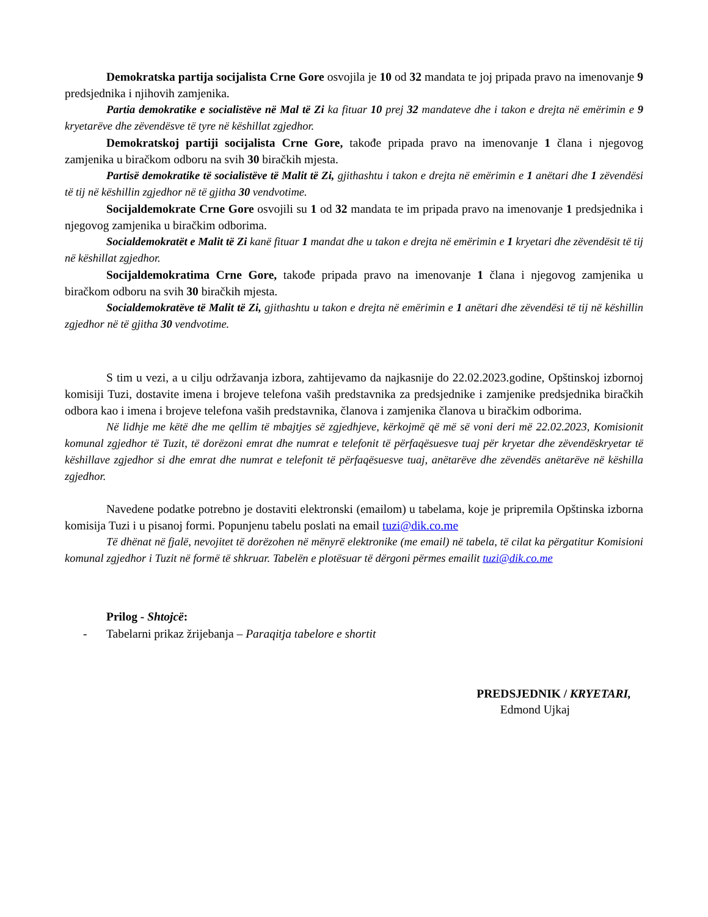Demokratska partija socijalista Crne Gore osvojila je 10 od 32 mandata te joj pripada pravo na imenovanje 9 predsjednika i njihovih zamjenika.
Partia demokratike e socialistëve në Mal të Zi ka fituar 10 prej 32 mandateve dhe i takon e drejta në emërimin e 9 kryetarëve dhe zëvendësve të tyre në këshillat zgjedhor.
Demokratskoj partiji socijalista Crne Gore, takođe pripada pravo na imenovanje 1 člana i njegovog zamjenika u biračkom odboru na svih 30 biračkih mjesta.
Partisë demokratike të socialistëve të Malit të Zi, gjithashtu i takon e drejta në emërimin e 1 anëtari dhe 1 zëvendësi të tij në këshillin zgjedhor në të gjitha 30 vendvotime.
Socijaldemokrate Crne Gore osvojili su 1 od 32 mandata te im pripada pravo na imenovanje 1 predsjednika i njegovog zamjenika u biračkim odborima.
Socialdemokratët e Malit të Zi kanë fituar 1 mandat dhe u takon e drejta në emërimin e 1 kryetari dhe zëvendësit të tij në këshillat zgjedhor.
Socijaldemokratima Crne Gore, takođe pripada pravo na imenovanje 1 člana i njegovog zamjenika u biračkom odboru na svih 30 biračkih mjesta.
Socialdemokratëve të Malit të Zi, gjithashtu u takon e drejta në emërimin e 1 anëtari dhe zëvendësi të tij në këshillin zgjedhor në të gjitha 30 vendvotime.
S tim u vezi, a u cilju održavanja izbora, zahtijevamo da najkasnije do 22.02.2023.godine, Opštinskoj izbornoj komisiji Tuzi, dostavite imena i brojeve telefona vaših predstavnika za predsjednike i zamjenike predsjednika biračkih odbora kao i imena i brojeve telefona vaših predstavnika, članova i zamjenika članova u biračkim odborima.
Në lidhje me këtë dhe me qellim të mbajtjes së zgjedhjeve, kërkojmë që më së voni deri më 22.02.2023, Komisionit komunal zgjedhor të Tuzit, të dorëzoni emrat dhe numrat e telefonit të përfaqësuesve tuaj për kryetar dhe zëvendëskryetar të këshillave zgjedhor si dhe emrat dhe numrat e telefonit të përfaqësuesve tuaj, anëtarëve dhe zëvendës anëtarëve në këshilla zgjedhor.
Navedene podatke potrebno je dostaviti elektronski (emailom) u tabelama, koje je pripremila Opštinska izborna komisija Tuzi i u pisanoj formi. Popunjenu tabelu poslati na email tuzi@dik.co.me
Të dhënat në fjalë, nevojitet të dorëzohen në mënyrë elektronike (me email) në tabela, të cilat ka përgatitur Komisioni komunal zgjedhor i Tuzit në formë të shkruar. Tabelën e plotësuar të dërgoni përmes emailit tuzi@dik.co.me
Prilog - Shtojcë:
- Tabelarni prikaz žrijebanja – Paraqitja tabelore e shortit
PREDSJEDNIK / KRYETARI,
Edmond Ujkaj